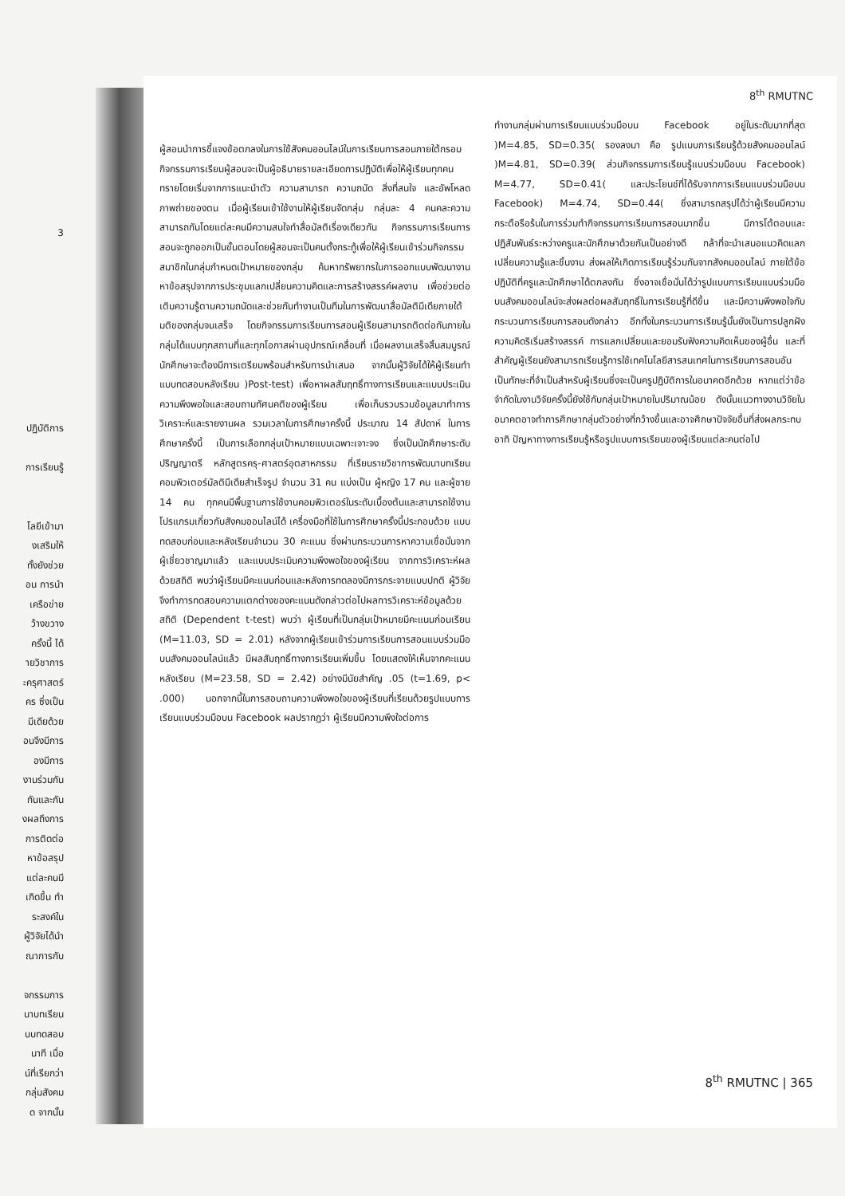3
ปฏิบัติการ
การเรียนรู้
โลยีเข้ามา
งเสริมให้
ทั้งยังช่วย
อน การนำ
เครือข่าย
ว้างขวาง
ครั้งนี้ ได้
ายวิชาการ
ะครุศาสตร์
คร ซึ่งเป็น
มีเดียด้วย
อนจึงมีการ
องมีการ
งานร่วมกัน
กันและกัน
งผลถึงการ
การติดต่อ
หาข้อสรุป
แต่ละคนมี
เกิดขึ้น ทำ
ระสงค์ใน
ผู้วิจัยได้นำ
ณาการกับ
จกรรมการ
นาบทเรียน
บบทดสอบ
นาที เมื่อ
น์ที่เรียกว่า
กลุ่มสังคม
ด จากนั้น
8<sup>th</sup> RMUTNC
ผู้สอนนำการชี้แจงข้อตกลงในการใช้สังคมออนไลน์ในการเรียนการสอนภายใต้กรอบกิจกรรมการเรียนผู้สอนจะเป็นผู้อธิบายรายละเอียดการปฏิบัติเพื่อให้ผู้เรียนทุกคนทรายโดยเริ่มจากการแนะนำตัว ความสามารถ ความถนัด สิ่งที่สนใจ และอัพโหลดภาพถ่ายของตน เมื่อผู้เรียนเข้าใช้งานให้ผู้เรียนจัดกลุ่ม กลุ่มละ 4 คนคละความสามารถกันโดยแต่ละคนมีความสนใจทำสื่อมัลติเรื่องเดียวกัน กิจกรรมการเรียนการสอนจะถูกออกเป็นขั้นตอนโดยผู้สอนจะเป็นคนตั้งกระทู้เพื่อให้ผู้เรียนเข้าร่วมกิจกรรม สมาชิกในกลุ่มกำหนดเป้าหมายของกลุ่ม ค้นหาทรัพยากรในการออกแบบพัฒนางาน หาข้อสรุปจากการประชุมแลกเปลี่ยนความคิดและการสร้างสรรค์ผลงาน เพื่อช่วยต่อเติมความรู้ตามความถนัดและช่วยกันทำงานเป็นทีมในการพัฒนาสื่อมัลติมีเดียภายใต้มติของกลุ่มจนเสร็จ โดยกิจกรรมการเรียนการสอนผู้เรียนสามารถติดต่อกันภายในกลุ่มได้แบบทุกสถานที่และทุกโอกาสผ่านอุปกรณ์เคลื่อนที่ เมื่อผลงานเสร็จสิ้นสมบูรณ์นักศึกษาจะต้องมีการเตรียมพร้อมสำหรับการนำเสนอ จากนั้นผู้วิจัยได้ให้ผู้เรียนทำแบบทดสอบหลังเรียน )Post-test) เพื่อหาผลสัมฤทธิ์ทางการเรียนและแบบประเมินความพึงพอใจและสอบถามทัศนคติของผู้เรียน เพื่อเก็บรวบรวมข้อมูลมาทำการวิเคราะห์และรายงานผล รวมเวลาในการศึกษาครั้งนี้ ประมาณ 14 สัปดาห์ ในการศึกษาครั้งนี้ เป็นการเลือกกลุ่มเป้าหมายแบบเฉพาะเจาะจง ซึ่งเป็นนักศึกษาระดับปริญญาตรี หลักสูตรครุ-ศาสตร์อุตสาหกรรม ที่เรียนรายวิชาการพัฒนาบทเรียนคอมพิวเตอร์มัลติมีเดียสำเร็จรูป จำนวน 31 คน แบ่งเป็น ผู้หญิง 17 คน และผู้ชาย 14 คน ทุกคนมีพื้นฐานการใช้งานคอมพิวเตอร์ในระดับเบื้องต้นและสามารถใช้งานโปรแกรมเกี่ยวกับสังคมออนไลน์ได้ เครื่องมือที่ใช้ในการศึกษาครั้งนี้ประกอบด้วย แบบทดสอบก่อนและหลังเรียนจำนวน 30 คะแนน ซึ่งผ่านกระบวนการหาความเชื่อมั่นจากผู้เชี่ยวชาญมาแล้ว และแบบประเมินความพึงพอใจของผู้เรียน จากการวิเคราะห์ผลด้วยสถิติ พบว่าผู้เรียนมีคะแนนก่อนและหลังการทดลองมีการกระจายแบบปกติ ผู้วิจัยจึงทำการทดสอบความแตกต่างของคะแนนดังกล่าวต่อไปผลการวิเคราะห์ข้อมูลด้วยสถิติ (Dependent t-test) พบว่า ผู้เรียนที่เป็นกลุ่มเป้าหมายมีคะแนนก่อนเรียน (M=11.03, SD = 2.01) หลังจากผู้เรียนเข้าร่วมการเรียนการสอนแบบร่วมมือบนสังคมออนไลน์แล้ว มีผลสัมฤทธิ์ทางการเรียนเพิ่มขึ้น โดยแสดงให้เห็นจากคะแนนหลังเรียน (M=23.58, SD = 2.42) อย่างมีนัยสำคัญ .05 (t=1.69, p< .000) นอกจากนี้ในการสอบถามความพึงพอใจของผู้เรียนที่เรียนด้วยรูปแบบการเรียนแบบร่วมมือบน Facebook ผลปรากฏว่า ผู้เรียนมีความพึงใจต่อการ
ทำงานกลุ่มผ่านการเรียนแบบร่วมมือบน Facebook อยู่ในระดับมากที่สุด )M=4.85, SD=0.35( รองลงมา คือ รูปแบบการเรียนรู้ด้วยสังคมออนไลน์ )M=4.81, SD=0.39( ส่วนกิจกรรมการเรียนรู้แบบร่วมมือบน Facebook) M=4.77, SD=0.41( และประโยนช์ที่ได้รับจากการเรียนแบบร่วมมือบน Facebook) M=4.74, SD=0.44( ซึ่งสามารถสรุปได้ว่าผู้เรียนมีความกระตือรือร้นในการร่วมทำกิจกรรมการเรียนการสอนมากขึ้น มีการโต้ตอบและปฏิสัมพันธ์ระหว่างครูและนักศึกษาด้วยกันเป็นอย่างดี กล้าที่จะนำเสนอแนวคิดแลกเปลี่ยนความรู้และชิ้นงาน ส่งผลให้เกิดการเรียนรู้ร่วมกันจากสังคมออนไลน์ ภายใต้ข้อปฏิบัติที่ครูและนักศึกษาได้ตกลงกัน ซึ่งอาจเชื่อมั่นได้ว่ารูปแบบการเรียนแบบร่วมมือบนสังคมออนไลน์จะส่งผลต่อผลสัมฤทธิ์ในการเรียนรู้ที่ดีขึ้น และมีความพึงพอใจกับกระบวนการเรียนการสอนดังกล่าว อีกทั้งในกระบวนการเรียนรู้นั้นยังเป็นการปลูกฝังความคิดริเริ่มสร้างสรรค์ การแลกเปลี่ยนและยอมรับฟังความคิดเห็นของผู้อื่น และที่สำคัญผู้เรียนยังสามารถเรียนรู้การใช้เทคโนโลยีสารสนเทศในการเรียนการสอนอันเป็นทักษะที่จำเป็นสำหรับผู้เรียนซึ่งจะเป็นครูปฏิบัติการในอนาคตอีกด้วย หากแต่ว่าข้อจำกัดในงานวิจัยครั้งนี้ยังใช้กับกลุ่มเป้าหมายในปริมาณน้อย ดังนั้นแนวทางงานวิจัยในอนาคตอาจทำการศึกษากลุ่มตัวอย่างที่กว้างขึ้นและอาจศึกษาปัจจัยอื่นที่ส่งผลกระทบ อาทิ ปัญหาทางการเรียนรู้หรือรูปแบบการเรียนของผู้เรียนแต่ละคนต่อไป
8<sup>th</sup> RMUTNC | 365